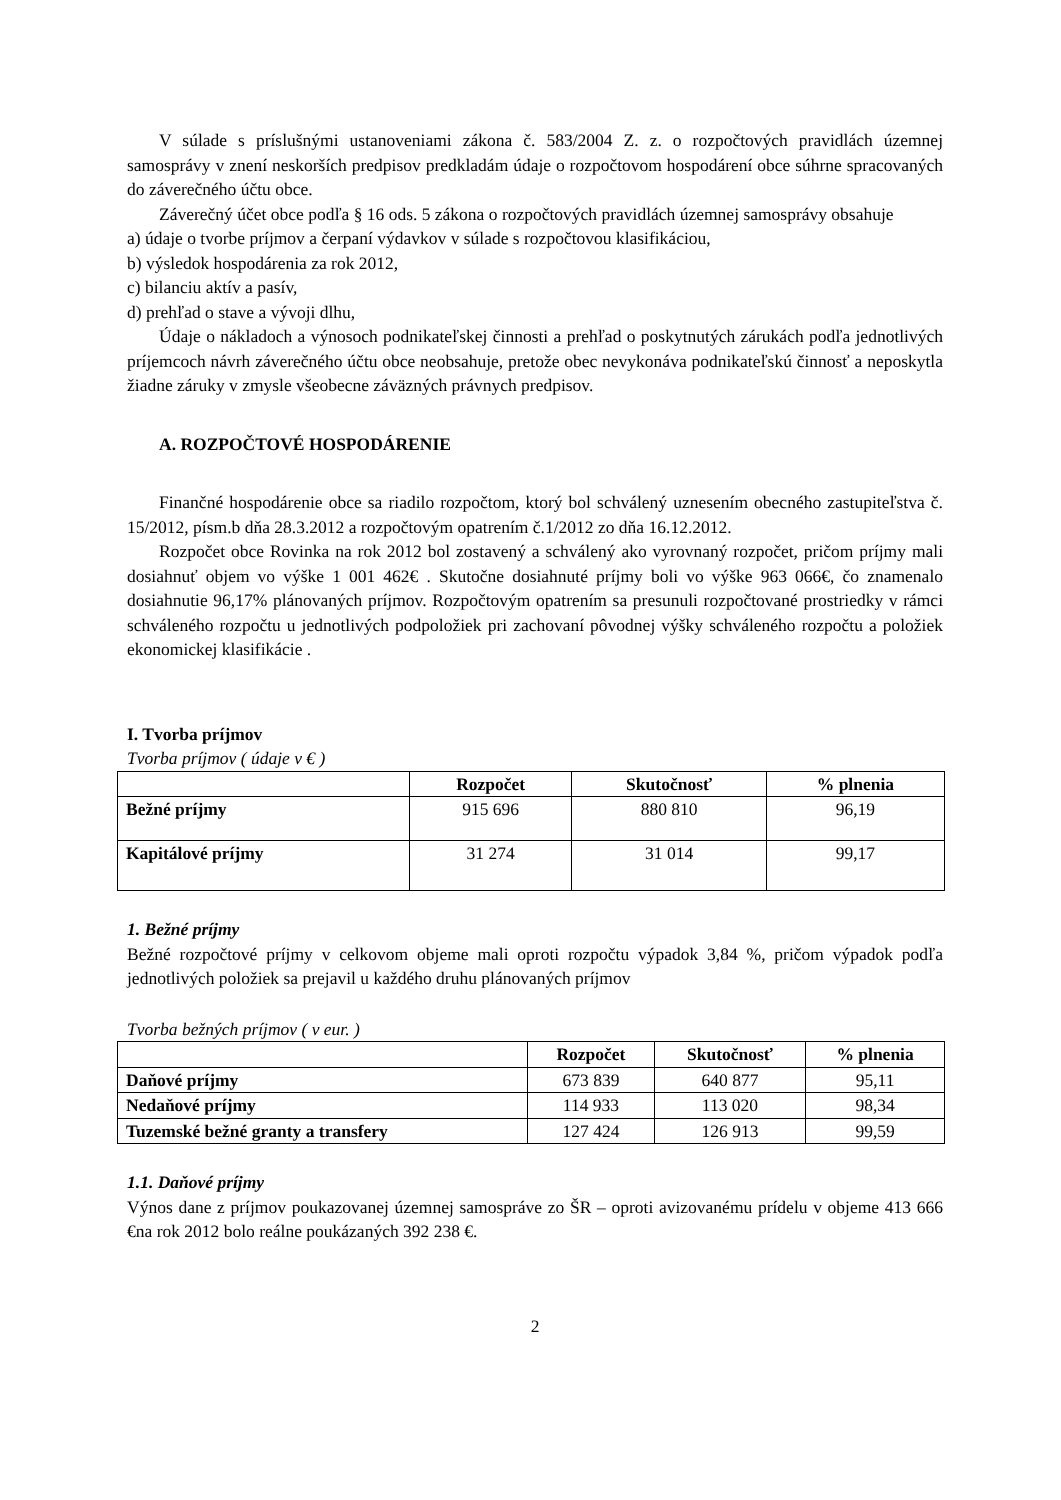V súlade s príslušnými ustanoveniami zákona č. 583/2004 Z. z. o rozpočtových pravidlách územnej samosprávy v znení neskorších predpisov predkladám údaje o rozpočtovom hospodárení obce súhrne spracovaných do záverečného účtu obce.
Záverečný účet obce podľa § 16 ods. 5 zákona o rozpočtových pravidlách územnej samosprávy obsahuje
a) údaje o tvorbe príjmov a čerpaní výdavkov v súlade s rozpočtovou klasifikáciou,
b) výsledok hospodárenia za rok 2012,
c) bilanciu aktív a pasív,
d) prehľad o stave a vývoji dlhu,
Údaje o nákladoch a výnosoch podnikateľskej činnosti a prehľad o poskytnutých zárukách podľa jednotlivých príjemcoch návrh záverečného účtu obce neobsahuje, pretože obec nevykonáva podnikateľskú činnosť a neposkytla žiadne záruky v zmysle všeobecne záväzných právnych predpisov.
A. ROZPOČTOVÉ HOSPODÁRENIE
Finančné hospodárenie obce sa riadilo rozpočtom, ktorý bol schválený uznesením obecného zastupiteľstva č. 15/2012, písm.b dňa 28.3.2012 a rozpočtovým opatrením č.1/2012 zo dňa 16.12.2012.
Rozpočet obce Rovinka na rok 2012 bol zostavený a schválený ako vyrovnaný rozpočet, pričom príjmy mali dosiahnuť objem vo výške 1 001 462€ . Skutočne dosiahnuté príjmy boli vo výške 963 066€, čo znamenalo dosiahnutie 96,17% plánovaných príjmov. Rozpočtovým opatrením sa presunuli rozpočtované prostriedky v rámci schváleného rozpočtu u jednotlivých podpoložiek pri zachovaní pôvodnej výšky schváleného rozpočtu a položiek ekonomickej klasifikácie .
I. Tvorba príjmov
Tvorba príjmov ( údaje v € )
| | Rozpočet | Skutočnosť | % plnenia |
| --- | --- | --- | --- |
| Bežné príjmy | 915 696 | 880 810 | 96,19 |
| Kapitálové príjmy | 31 274 | 31 014 | 99,17 |
1. Bežné príjmy
Bežné rozpočtové príjmy v celkovom objeme mali oproti rozpočtu výpadok 3,84 %, pričom výpadok podľa jednotlivých položiek sa prejavil u každého druhu plánovaných príjmov
Tvorba bežných príjmov ( v eur. )
| | Rozpočet | Skutočnosť | % plnenia |
| --- | --- | --- | --- |
| Daňové príjmy | 673 839 | 640 877 | 95,11 |
| Nedaňové príjmy | 114 933 | 113 020 | 98,34 |
| Tuzemské bežné granty a transfery | 127 424 | 126 913 | 99,59 |
1.1. Daňové príjmy
Výnos dane z príjmov poukazovanej územnej samospráve zo ŠR – oproti avizovanému prídelu v objeme 413 666 €na rok 2012 bolo reálne poukázaných 392 238 €.
2